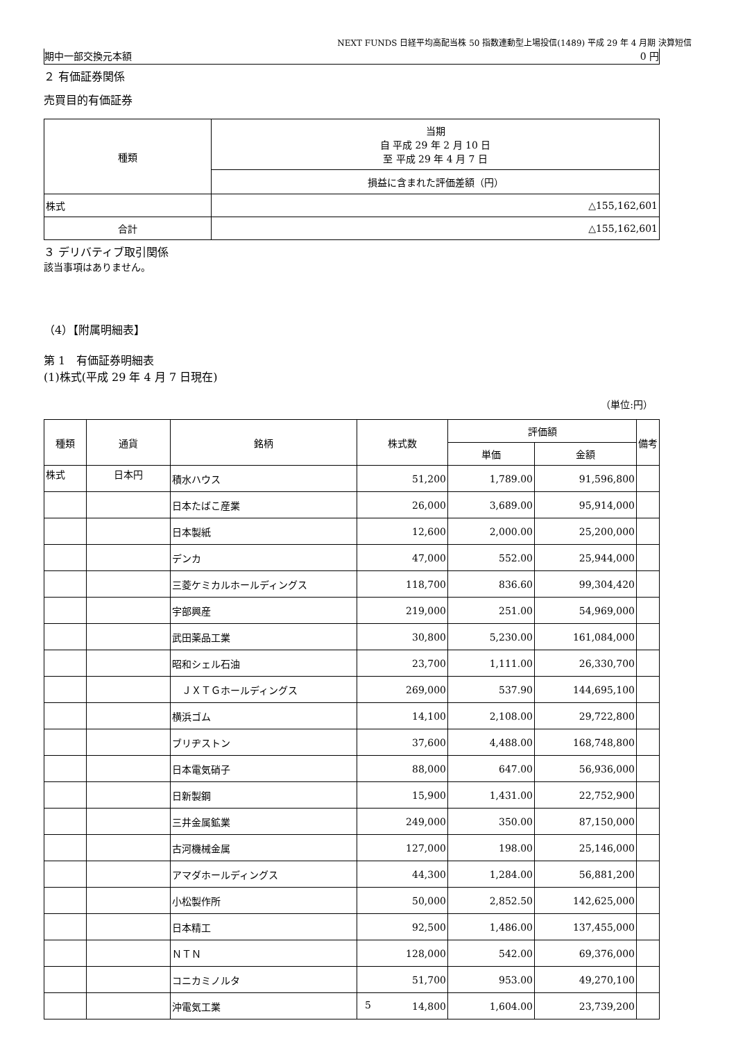NEXT FUNDS 日経平均高配当株 50 指数連動型上場投信(1489) 平成 29 年 4 月期 決算短信
期中一部交換元本額 0 円
２ 有価証券関係
売買目的有価証券
| 種類 | 当期 自 平成 29 年 2 月 10 日 至 平成 29 年 4 月 7 日 |
| | 損益に含まれた評価差額（円） |
| 株式 | △155,162,601 |
| 合計 | △155,162,601 |
３ デリバティブ取引関係
該当事項はありません。
（4）【附属明細表】
第 1　有価証券明細表
(1)株式(平成 29 年 4 月 7 日現在)
（単位:円）
| 種類 | 通貨 | 銘柄 | 株式数 | 評価額 | | 備考 |
| --- | --- | --- | --- | --- | --- | --- |
| | | | | 単価 | 金額 | |
| 株式 | 日本円 | 積水ハウス | 51,200 | 1,789.00 | 91,596,800 | |
| | | 日本たばこ産業 | 26,000 | 3,689.00 | 95,914,000 | |
| | | 日本製紙 | 12,600 | 2,000.00 | 25,200,000 | |
| | | デンカ | 47,000 | 552.00 | 25,944,000 | |
| | | 三菱ケミカルホールディングス | 118,700 | 836.60 | 99,304,420 | |
| | | 宇部興産 | 219,000 | 251.00 | 54,969,000 | |
| | | 武田薬品工業 | 30,800 | 5,230.00 | 161,084,000 | |
| | | 昭和シェル石油 | 23,700 | 1,111.00 | 26,330,700 | |
| | | ＪＸＴＧホールディングス | 269,000 | 537.90 | 144,695,100 | |
| | | 横浜ゴム | 14,100 | 2,108.00 | 29,722,800 | |
| | | ブリヂストン | 37,600 | 4,488.00 | 168,748,800 | |
| | | 日本電気硝子 | 88,000 | 647.00 | 56,936,000 | |
| | | 日新製鋼 | 15,900 | 1,431.00 | 22,752,900 | |
| | | 三井金属鉱業 | 249,000 | 350.00 | 87,150,000 | |
| | | 古河機械金属 | 127,000 | 198.00 | 25,146,000 | |
| | | アマダホールディングス | 44,300 | 1,284.00 | 56,881,200 | |
| | | 小松製作所 | 50,000 | 2,852.50 | 142,625,000 | |
| | | 日本精工 | 92,500 | 1,486.00 | 137,455,000 | |
| | | ＮＴＮ | 128,000 | 542.00 | 69,376,000 | |
| | | コニカミノルタ | 51,700 | 953.00 | 49,270,100 | |
| | | 沖電気工業 | 14,800 | 1,604.00 | 23,739,200 | |
5